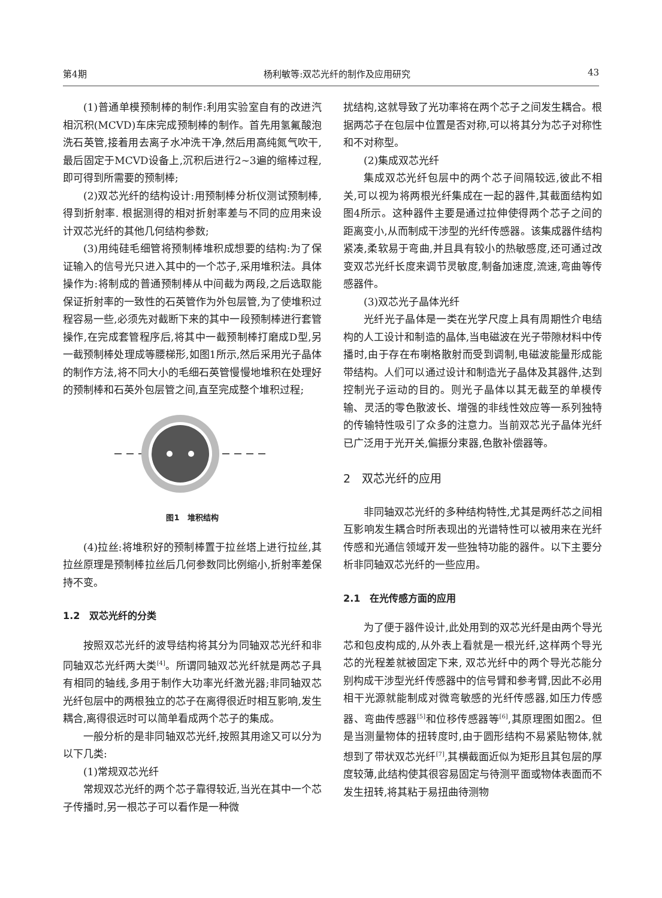第4期 杨利敏等:双芯光纤的制作及应用研究 43
(1)普通单模预制棒的制作:利用实验室自有的改进汽相沉积(MCVD)车床完成预制棒的制作。首先用氢氟酸泡洗石英管,接着用去离子水冲洗干净,然后用高纯氮气吹干,最后固定于MCVD设备上,沉积后进行2~3遍的缩棒过程,即可得到所需要的预制棒;
(2)双芯光纤的结构设计:用预制棒分析仪测试预制棒,得到折射率. 根据测得的相对折射率差与不同的应用来设计双芯光纤的其他几何结构参数;
(3)用纯硅毛细管将预制棒堆积成想要的结构:为了保证输入的信号光只进入其中的一个芯子,采用堆积法。具体操作为:将制成的普通预制棒从中间截为两段,之后选取能保证折射率的一致性的石英管作为外包层管,为了使堆积过程容易一些,必须先对截断下来的其中一段预制棒进行套管操作,在完成套管程序后,将其中一截预制棒打磨成D型,另一截预制棒处理成等腰梯形,如图1所示,然后采用光子晶体的制作方法,将不同大小的毛细石英管慢慢地堆积在处理好的预制棒和石英外包层管之间,直至完成整个堆积过程;
图1　堆积结构
(4)拉丝:将堆积好的预制棒置于拉丝塔上进行拉丝,其拉丝原理是预制棒拉丝后几何参数同比例缩小,折射率差保持不变。
1.2　双芯光纤的分类
按照双芯光纤的波导结构将其分为同轴双芯光纤和非同轴双芯光纤两大类<sup>[4]</sup>。所谓同轴双芯光纤就是两芯子具有相同的轴线,多用于制作大功率光纤激光器;非同轴双芯光纤包层中的两根独立的芯子在离得很近时相互影响,发生耦合,离得很远时可以简单看成两个芯子的集成。
一般分析的是非同轴双芯光纤,按照其用途又可以分为以下几类:
(1)常规双芯光纤
常规双芯光纤的两个芯子靠得较近,当光在其中一个芯子传播时,另一根芯子可以看作是一种微
扰结构,这就导致了光功率将在两个芯子之间发生耦合。根据两芯子在包层中位置是否对称,可以将其分为芯子对称性和不对称型。
(2)集成双芯光纤
集成双芯光纤包层中的两个芯子间隔较远,彼此不相关,可以视为将两根光纤集成在一起的器件,其截面结构如图4所示。这种器件主要是通过拉伸使得两个芯子之间的距离变小,从而制成干涉型的光纤传感器。该集成器件结构紧凑,柔软易于弯曲,并且具有较小的热敏感度,还可通过改变双芯光纤长度来调节灵敏度,制备加速度,流速,弯曲等传感器件。
(3)双芯光子晶体光纤
光纤光子晶体是一类在光学尺度上具有周期性介电结构的人工设计和制造的晶体,当电磁波在光子带隙材料中传播时,由于存在布喇格散射而受到调制,电磁波能量形成能带结构。人们可以通过设计和制造光子晶体及其器件,达到控制光子运动的目的。则光子晶体以其无截至的单模传输、灵活的零色散波长、增强的非线性效应等一系列独特的传输特性吸引了众多的注意力。当前双芯光子晶体光纤已广泛用于光开关,偏振分束器,色散补偿器等。
2　双芯光纤的应用
非同轴双芯光纤的多种结构特性,尤其是两纤芯之间相互影响发生耦合时所表现出的光谱特性可以被用来在光纤传感和光通信领域开发一些独特功能的器件。以下主要分析非同轴双芯光纤的一些应用。
2.1　在光传感方面的应用
为了便于器件设计,此处用到的双芯光纤是由两个导光芯和包皮构成的,从外表上看就是一根光纤,这样两个导光芯的光程差就被固定下来, 双芯光纤中的两个导光芯能分别构成干涉型光纤传感器中的信号臂和参考臂,因此不必用相干光源就能制成对微弯敏感的光纤传感器,如压力传感器、弯曲传感器<sup>[5]</sup>和位移传感器等<sup>[6]</sup>,其原理图如图2。但是当测量物体的扭转度时,由于圆形结构不易紧贴物体,就想到了带状双芯光纤<sup>[7]</sup>,其横截面近似为矩形且其包层的厚度较薄,此结构使其很容易固定与待测平面或物体表面而不发生扭转,将其粘于易扭曲待测物